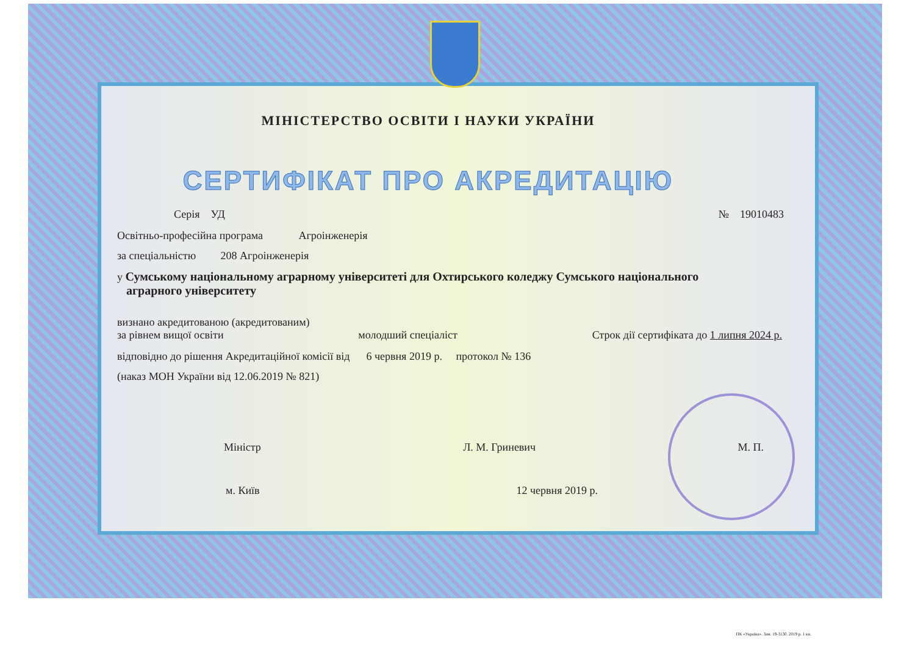МІНІСТЕРСТВО ОСВІТИ І НАУКИ УКРАЇНИ
СЕРТИФІКАТ ПРО АКРЕДИТАЦІЮ
Серія УД № 19010483
Освітньо-професійна програма Агроінженерія
за спеціальністю 208 Агроінженерія
у Сумському національному аграрному університеті для Охтирського коледжу Сумського національного
аграрного університету
визнано акредитованою (акредитованим)
за рівнем вищої освіти молодший спеціаліст Строк дії сертифіката до 1 липня 2024 р.
відповідно до рішення Акредитаційної комісії від 6 червня 2019 р. протокол № 136
(наказ МОН України від 12.06.2019 № 821)
Міністр Л. М. Гриневич М. П.
м. Київ 12 червня 2019 р.
ПК «Україна». Зам. 19-3130. 2019 р. 1 кн.